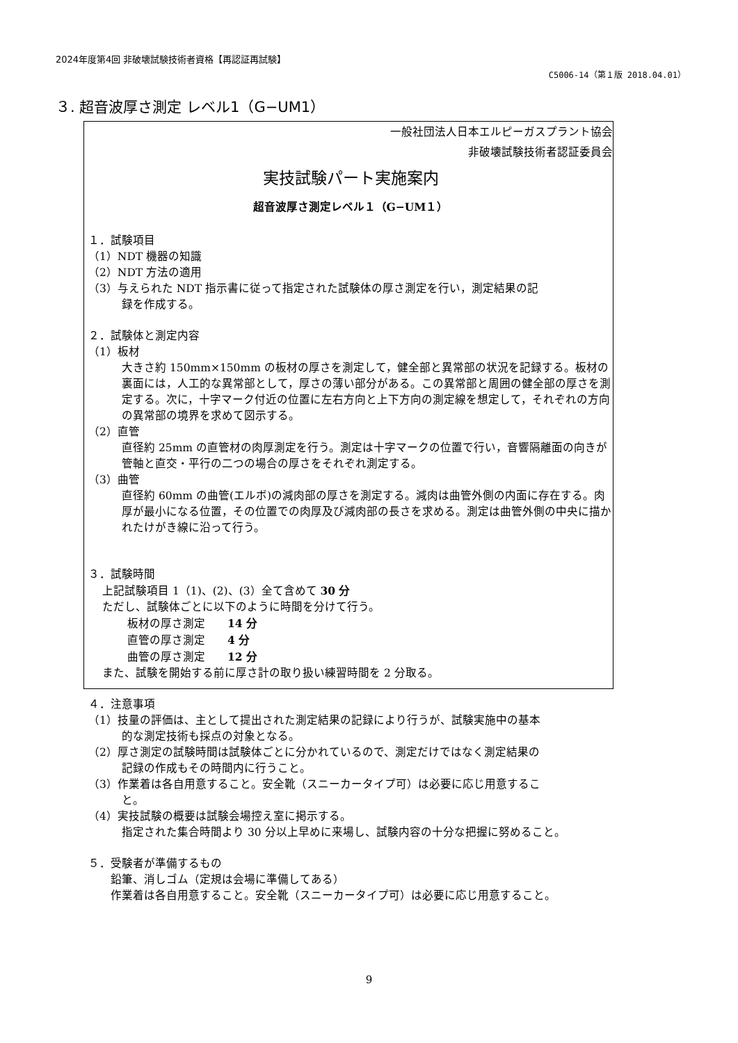2024年度第4回 非破壊試験技術者資格【再認証再試験】
C5006-14（第１版 2018.04.01）
３. 超音波厚さ測定 レベル1（G−UM1）
一般社団法人日本エルピーガスプラント協会
非破壊試験技術者認証委員会
実技試験パート実施案内
超音波厚さ測定レベル１（G−UM１）
１．試験項目
（1）NDT 機器の知識
（2）NDT 方法の適用
（3）与えられた NDT 指示書に従って指定された試験体の厚さ測定を行い，測定結果の記
録を作成する。
２．試験体と測定内容
（1）板材
大きさ約 150mm×150mm の板材の厚さを測定して，健全部と異常部の状況を記録する。板材の裏面には，人工的な異常部として，厚さの薄い部分がある。この異常部と周囲の健全部の厚さを測定する。次に，十字マーク付近の位置に左右方向と上下方向の測定線を想定して，それぞれの方向の異常部の境界を求めて図示する。
（2）直管
直径約 25mm の直管材の肉厚測定を行う。測定は十字マークの位置で行い，音響隔離面の向きが管軸と直交・平行の二つの場合の厚さをそれぞれ測定する。
（3）曲管
直径約 60mm の曲管(エルボ)の減肉部の厚さを測定する。減肉は曲管外側の内面に存在する。肉厚が最小になる位置，その位置での肉厚及び減肉部の長さを求める。測定は曲管外側の中央に描かれたけがき線に沿って行う。
３．試験時間
上記試験項目 1（1)、(2)、(3）全て含めて 30 分
ただし、試験体ごとに以下のように時間を分けて行う。
板材の厚さ測定　　14 分
直管の厚さ測定　　4 分
曲管の厚さ測定　　12 分
また、試験を開始する前に厚さ計の取り扱い練習時間を 2 分取る。
４．注意事項
（1）技量の評価は、主として提出された測定結果の記録により行うが、試験実施中の基本
的な測定技術も採点の対象となる。
（2）厚さ測定の試験時間は試験体ごとに分かれているので、測定だけではなく測定結果の
記録の作成もその時間内に行うこと。
（3）作業着は各自用意すること。安全靴（スニーカータイプ可）は必要に応じ用意するこ
と。
（4）実技試験の概要は試験会場控え室に掲示する。
指定された集合時間より 30 分以上早めに来場し、試験内容の十分な把握に努めること。
５．受験者が準備するもの
鉛筆、消しゴム（定規は会場に準備してある）
作業着は各自用意すること。安全靴（スニーカータイプ可）は必要に応じ用意すること。
9